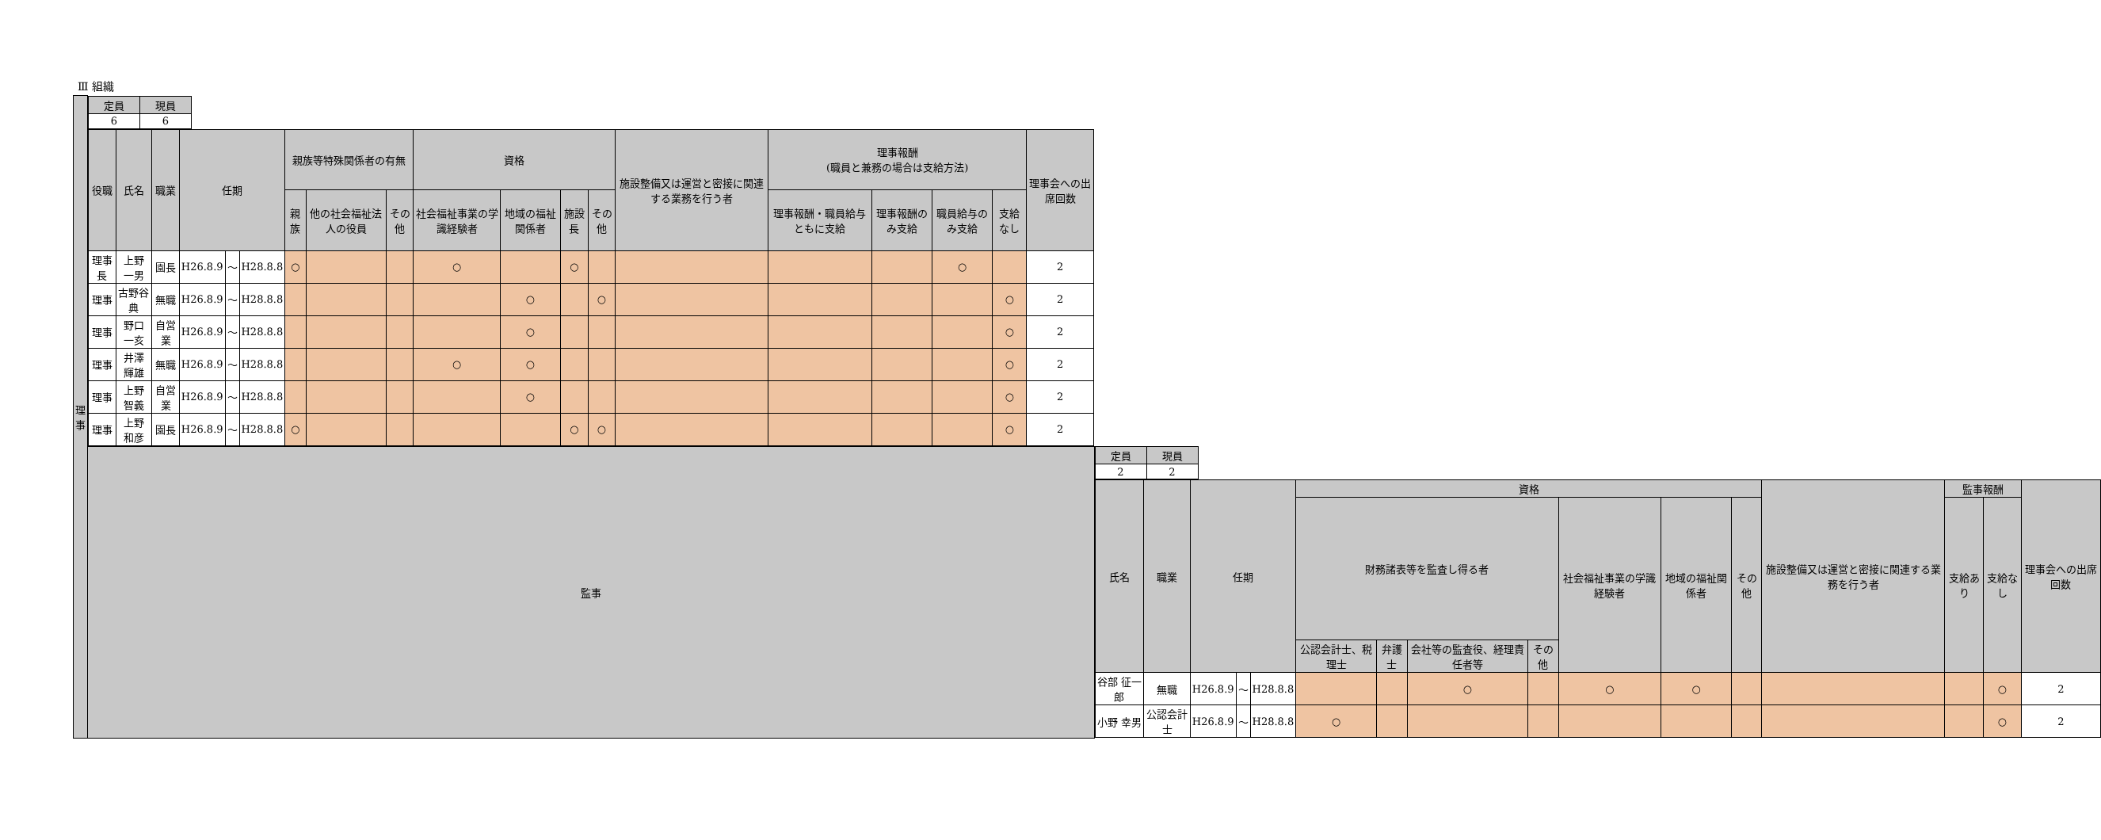Ⅲ 組織
| 理事 | / 定員 / 現員 / / --- / --- / / 6 / 6 / / 役職 / 氏名 / 職業 / 任期 / / / 親族等特殊関係者の有無 / / / 資格 / / / / 施設整備又は運営と密接に関連する業務を行う者 / 理事報酬 (職員と兼務の場合は支給方法) / / / / 理事会への出席回数 / / --- / --- / --- / --- / --- / --- / --- / --- / --- / --- / --- / --- / --- / --- / --- / --- / --- / --- / --- / / / / / / / / 親族 / 他の社会福祉法人の役員 / その他 / 社会福祉事業の学識経験者 / 地域の福祉関係者 / 施設長 / その他 / / 理事報酬・職員給与ともに支給 / 理事報酬のみ支給 / 職員給与のみ支給 / 支給なし / / / 理事長 / 上野 一男 / 園長 / H26.8.9 / ～ / H28.8.8 / ○ / / / ○ / / ○ / / / / / ○ / / 2 / / 理事 / 古野谷 典 / 無職 / H26.8.9 / ～ / H28.8.8 / / / / / ○ / / ○ / / / / / ○ / 2 / / 理事 / 野口 一亥 / 自営業 / H26.8.9 / ～ / H28.8.8 / / / / / ○ / / / / / / / ○ / 2 / / 理事 / 井澤 輝雄 / 無職 / H26.8.9 / ～ / H28.8.8 / / / / ○ / ○ / / / / / / / ○ / 2 / / 理事 / 上野 智義 / 自営業 / H26.8.9 / ～ / H28.8.8 / / / / / ○ / / / / / / / ○ / 2 / / 理事 / 上野 和彦 / 園長 / H26.8.9 / ～ / H28.8.8 / ○ / / / / / ○ / ○ / / / / / ○ / 2 / | |
| | 監事 | / 定員 / 現員 / / --- / --- / / 2 / 2 / / 氏名 / 職業 / 任期 / / / 資格 / / / / / / / 施設整備又は運営と密接に関連する業務を行う者 / 監事報酬 / / 理事会への出席回数 / / --- / --- / --- / --- / --- / --- / --- / --- / --- / --- / --- / --- / --- / --- / --- / --- / / / / / / / 財務諸表等を監査し得る者 / / / / 社会福祉事業の学識経験者 / 地域の福祉関係者 / その他 / / 支給あり / 支給なし / / / / / / / / 公認会計士、税理士 / 弁護士 / 会社等の監査役、経理責任者等 / その他 / / / / / / / / / 谷部 征一郎 / 無職 / H26.8.9 / ～ / H28.8.8 / / / ○ / / ○ / ○ / / / / ○ / 2 / / 小野 幸男 / 公認会計士 / H26.8.9 / ～ / H28.8.8 / ○ / / / / / / / / / ○ / 2 / |